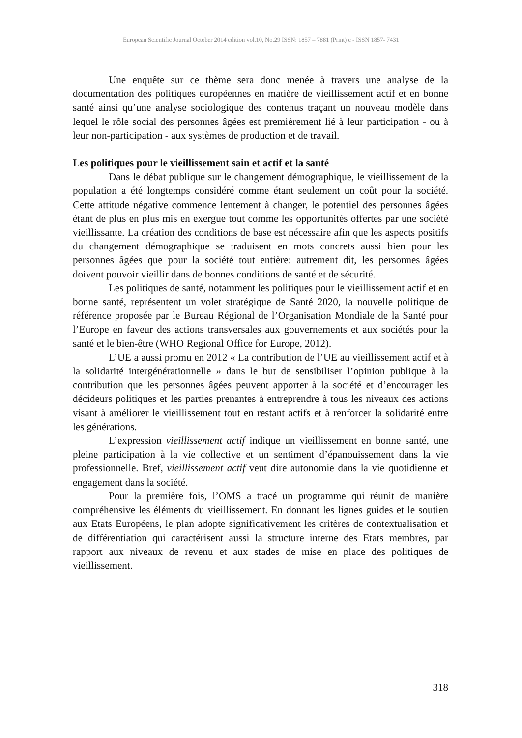European Scientific Journal October 2014 edition vol.10, No.29 ISSN: 1857 – 7881 (Print) e - ISSN 1857- 7431
Une enquête sur ce thème sera donc menée à travers une analyse de la documentation des politiques européennes en matière de vieillissement actif et en bonne santé ainsi qu’une analyse sociologique des contenus traçant un nouveau modèle dans lequel le rôle social des personnes âgées est premièrement lié à leur participation - ou à leur non-participation - aux systèmes de production et de travail.
Les politiques pour le vieillissement sain et actif et la santé
Dans le débat publique sur le changement démographique, le vieillissement de la population a été longtemps considéré comme étant seulement un coût pour la société. Cette attitude négative commence lentement à changer, le potentiel des personnes âgées étant de plus en plus mis en exergue tout comme les opportunités offertes par une société vieillissante. La création des conditions de base est nécessaire afin que les aspects positifs du changement démographique se traduisent en mots concrets aussi bien pour les personnes âgées que pour la société tout entière: autrement dit, les personnes âgées doivent pouvoir vieillir dans de bonnes conditions de santé et de sécurité.
Les politiques de santé, notamment les politiques pour le vieillissement actif et en bonne santé, représentent un volet stratégique de Santé 2020, la nouvelle politique de référence proposée par le Bureau Régional de l’Organisation Mondiale de la Santé pour l’Europe en faveur des actions transversales aux gouvernements et aux sociétés pour la santé et le bien-être (WHO Regional Office for Europe, 2012).
L’UE a aussi promu en 2012 « La contribution de l’UE au vieillissement actif et à la solidarité intergénérationnelle » dans le but de sensibiliser l’opinion publique à la contribution que les personnes âgées peuvent apporter à la société et d’encourager les décideurs politiques et les parties prenantes à entreprendre à tous les niveaux des actions visant à améliorer le vieillissement tout en restant actifs et à renforcer la solidarité entre les générations.
L’expression vieillissement actif indique un vieillissement en bonne santé, une pleine participation à la vie collective et un sentiment d’épanouissement dans la vie professionnelle. Bref, vieillissement actif veut dire autonomie dans la vie quotidienne et engagement dans la société.
Pour la première fois, l’OMS a tracé un programme qui réunit de manière compréhensive les éléments du vieillissement. En donnant les lignes guides et le soutien aux Etats Européens, le plan adopte significativement les critères de contextualisation et de différentiation qui caractérisent aussi la structure interne des Etats membres, par rapport aux niveaux de revenu et aux stades de mise en place des politiques de vieillissement.
318